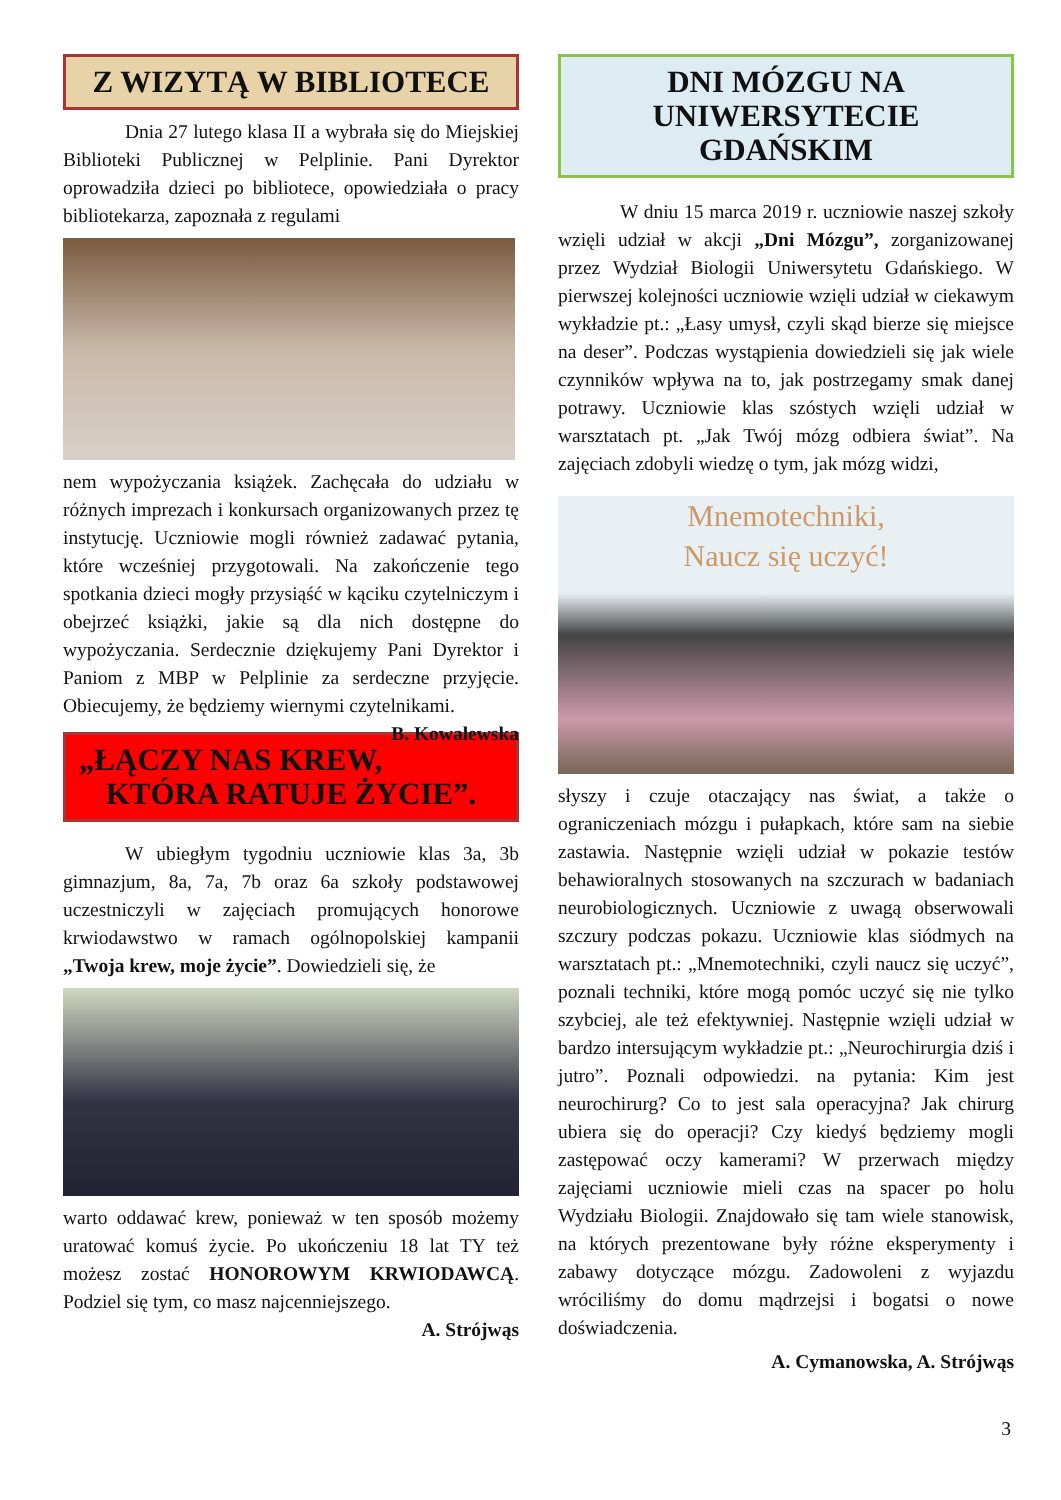Z WIZYTĄ W BIBLIOTECE
Dnia 27 lutego klasa II a wybrała się do Miejskiej Biblioteki Publicznej w Pelplinie. Pani Dyrektor oprowadziła dzieci po bibliotece, opowiedziała o pracy bibliotekarza, zapoznała z regulami
nem wypożyczania książek. Zachęcała do udziału w różnych imprezach i konkursach organizowanych przez tę instytucję. Uczniowie mogli również zadawać pytania, które wcześniej przygotowali. Na zakończenie tego spotkania dzieci mogły przysiąść w kąciku czytelniczym i obejrzeć książki, jakie są dla nich dostępne do wypożyczania. Serdecznie dziękujemy Pani Dyrektor i Paniom z MBP w Pelplinie za serdeczne przyjęcie. Obiecujemy, że będziemy wiernymi czytelnikami. B. Kowalewska
„ŁĄCZY NAS KREW, KTÓRA RATUJE ŻYCIE”.
W ubiegłym tygodniu uczniowie klas 3a, 3b gimnazjum, 8a, 7a, 7b oraz 6a szkoły podstawowej uczestniczyli w zajęciach promujących honorowe krwiodawstwo w ramach ogólnopolskiej kampanii „Twoja krew, moje życie”. Dowiedzieli się, że
warto oddawać krew, ponieważ w ten sposób możemy uratować komuś życie. Po ukończeniu 18 lat TY też możesz zostać HONOROWYM KRWIODAWCĄ. Podziel się tym, co masz najcenniejszego.
A. Strójwąs
DNI MÓZGU NA UNIWERSYTECIE GDAŃSKIM
W dniu 15 marca 2019 r. uczniowie naszej szkoły wzięli udział w akcji „Dni Mózgu”, zorganizowanej przez Wydział Biologii Uniwersytetu Gdańskiego. W pierwszej kolejności uczniowie wzięli udział w ciekawym wykładzie pt.: „Łasy umysł, czyli skąd bierze się miejsce na deser”. Podczas wystąpienia dowiedzieli się jak wiele czynników wpływa na to, jak postrzegamy smak danej potrawy. Uczniowie klas szóstych wzięli udział w warsztatach pt. „Jak Twój mózg odbiera świat”. Na zajęciach zdobyli wiedzę o tym, jak mózg widzi,
Mnemotechniki,
Naucz się uczyć!
słyszy i czuje otaczający nas świat, a także o ograniczeniach mózgu i pułapkach, które sam na siebie zastawia. Następnie wzięli udział w pokazie testów behawioralnych stosowanych na szczurach w badaniach neurobiologicznych. Uczniowie z uwagą obserwowali szczury podczas pokazu. Uczniowie klas siódmych na warsztatach pt.: „Mnemotechniki, czyli naucz się uczyć”, poznali techniki, które mogą pomóc uczyć się nie tylko szybciej, ale też efektywniej. Następnie wzięli udział w bardzo intersującym wykładzie pt.: „Neurochirurgia dziś i jutro”. Poznali odpowiedzi. na pytania: Kim jest neurochirurg? Co to jest sala operacyjna? Jak chirurg ubiera się do operacji? Czy kiedyś będziemy mogli zastępować oczy kamerami? W przerwach między zajęciami uczniowie mieli czas na spacer po holu Wydziału Biologii. Znajdowało się tam wiele stanowisk, na których prezentowane były różne eksperymenty i zabawy dotyczące mózgu. Zadowoleni z wyjazdu wróciliśmy do domu mądrzejsi i bogatsi o nowe doświadczenia.
A. Cymanowska, A. Strójwąs
3